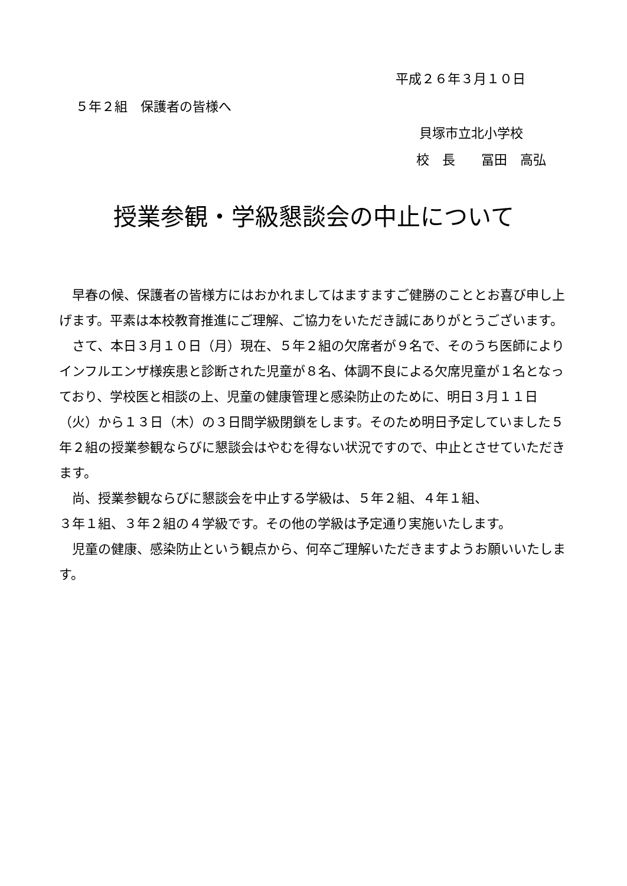平成２６年３月１０日
５年２組　保護者の皆様へ
貝塚市立北小学校
校　長　　冨田　高弘
授業参観・学級懇談会の中止について
　早春の候、保護者の皆様方にはおかれましてはますますご健勝のこととお喜び申し上げます。平素は本校教育推進にご理解、ご協力をいただき誠にありがとうございます。
　さて、本日３月１０日（月）現在、５年２組の欠席者が９名で、そのうち医師によりインフルエンザ様疾患と診断された児童が８名、体調不良による欠席児童が１名となっており、学校医と相談の上、児童の健康管理と感染防止のために、明日３月１１日（火）から１３日（木）の３日間学級閉鎖をします。そのため明日予定していました５年２組の授業参観ならびに懇談会はやむを得ない状況ですので、中止とさせていただきます。
　尚、授業参観ならびに懇談会を中止する学級は、５年２組、４年１組、
３年１組、３年２組の４学級です。その他の学級は予定通り実施いたします。
　児童の健康、感染防止という観点から、何卒ご理解いただきますようお願いいたします。